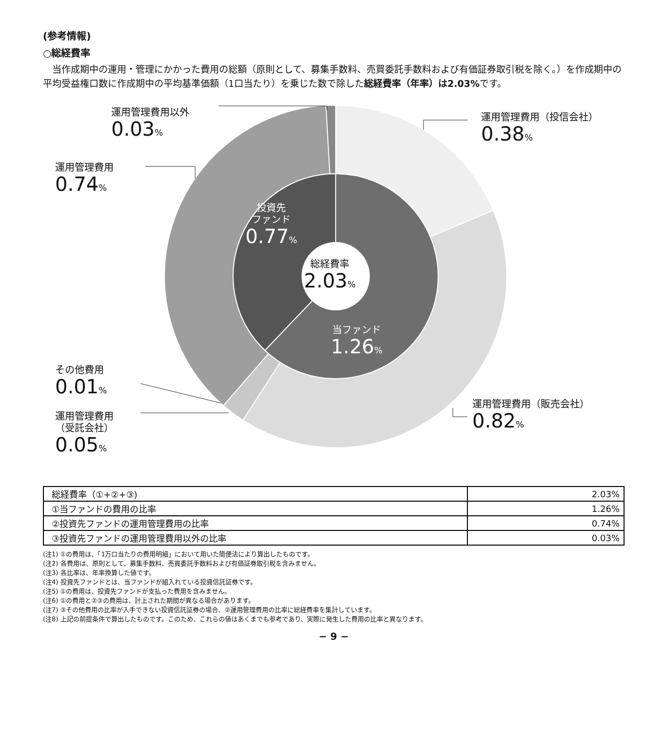(参考情報)
○総経費率
当作成期中の運用・管理にかかった費用の総額（原則として、募集手数料、売買委託手数料および有価証券取引税を除く。）を作成期中の平均受益権口数に作成期中の平均基準価額（1口当たり）を乗じた数で除した総経費率（年率）は2.03% です。
運用管理費用以外
0.03%
運用管理費用（投信会社）
0.38%
運用管理費用
0.74%
投資先
ファンド
0.77%
総経費率
2.03%
当ファンド
1.26%
その他費用
0.01%
運用管理費用（販売会社）
0.82%
運用管理費用
（受託会社）
0.05%
| 総経費率（①+②+③) | 2.03% |
| ①当ファンドの費用の比率 | 1.26% |
| ②投資先ファンドの運用管理費用の比率 | 0.74% |
| ③投資先ファンドの運用管理費用以外の比率 | 0.03% |
(注1) ①の費用は、「1万口当たりの費用明細」において用いた簡便法により算出したものです。
(注2) 各費用は、原則として、募集手数料、売買委託手数料および有価証券取引税を含みません。
(注3) 各比率は、年率換算した値です。
(注4) 投資先ファンドとは、当ファンドが組入れている投資信託証券です。
(注5) ①の費用は、投資先ファンドが支払った費用を含みません。
(注6) ①の費用と②③の費用は、計上された期間が異なる場合があります。
(注7) ③その他費用の比率が入手できない投資信託証券の場合、②運用管理費用の比率に総経費率を集計しています。
(注8) 上記の前提条件で算出したものです。このため、これらの値はあくまでも参考であり、実際に発生した費用の比率と異なります。
− 9 −